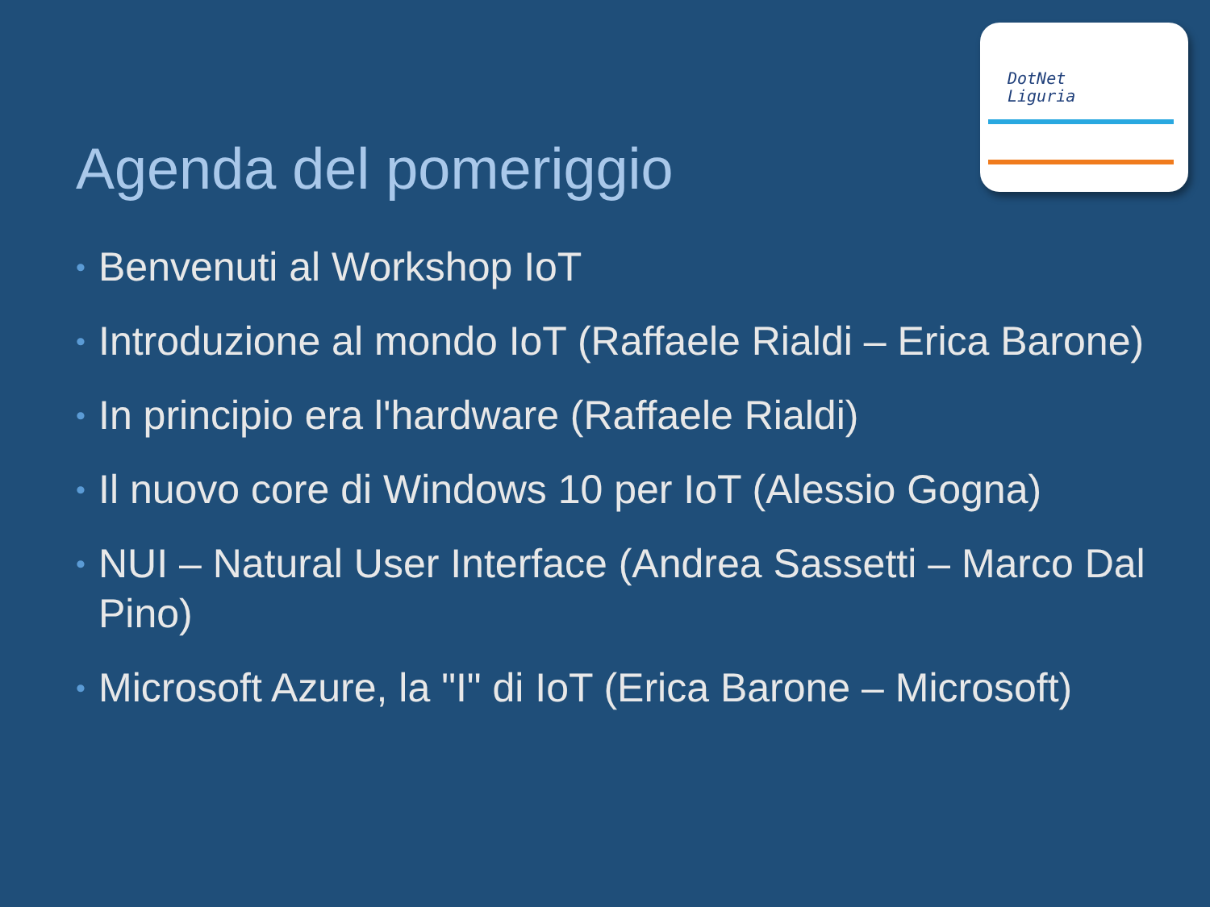DotNet
Liguria
Agenda del pomeriggio
• Benvenuti al Workshop IoT
• Introduzione al mondo IoT (Raffaele Rialdi – Erica Barone)
• In principio era l'hardware (Raffaele Rialdi)
• Il nuovo core di Windows 10 per IoT (Alessio Gogna)
• NUI – Natural User Interface (Andrea Sassetti – Marco Dal Pino)
• Microsoft Azure, la "I" di IoT (Erica Barone – Microsoft)